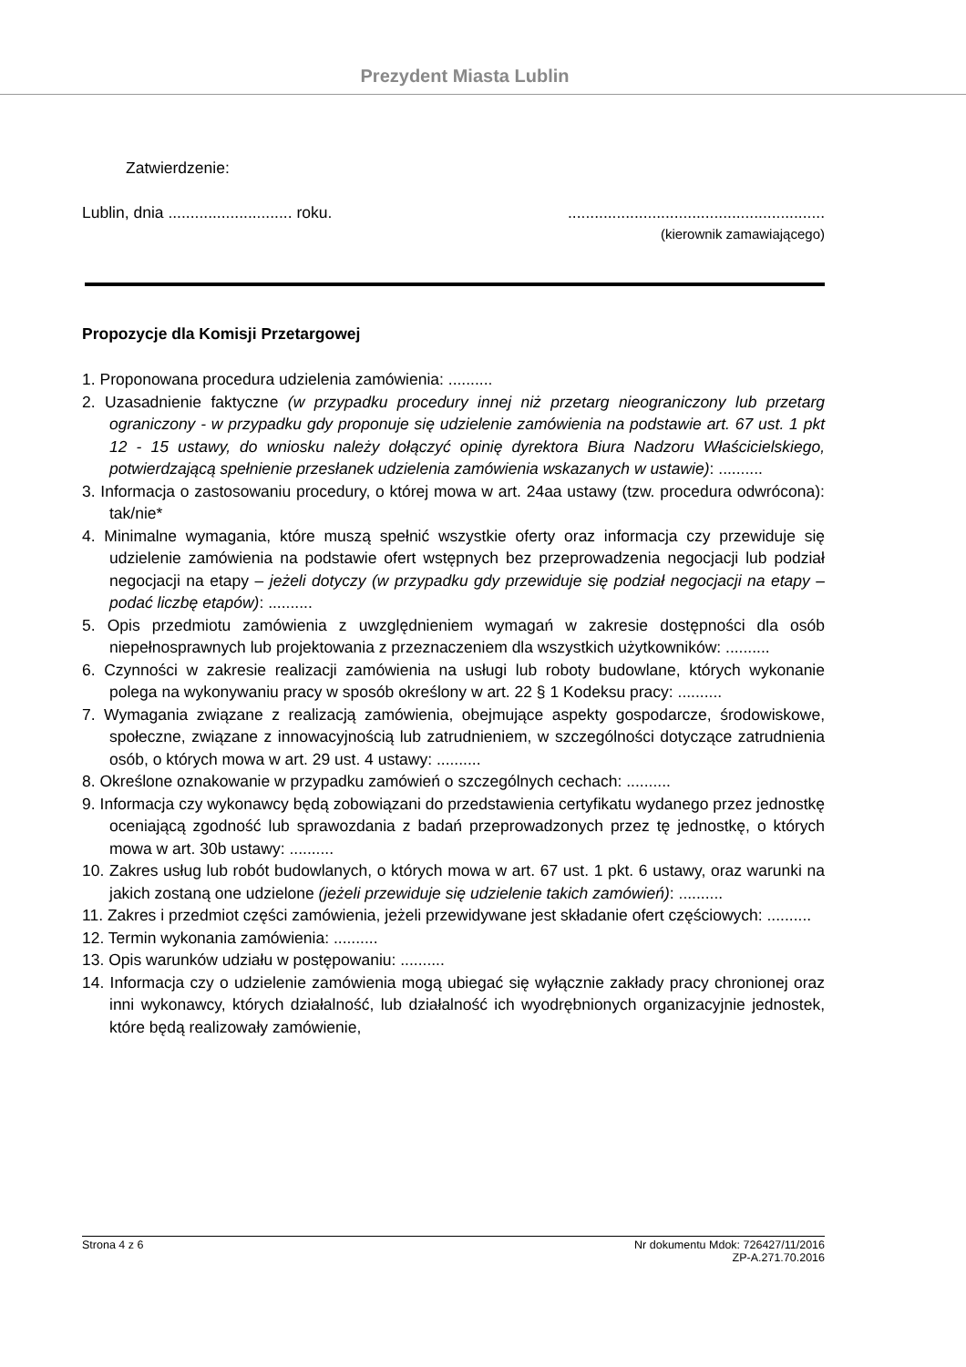Prezydent Miasta Lublin
Zatwierdzenie:
Lublin, dnia ............................ roku...........................................................
(kierownik zamawiającego)
Propozycje dla Komisji Przetargowej
1. Proponowana procedura udzielenia zamówienia: ..........
2. Uzasadnienie faktyczne (w przypadku procedury innej niż przetarg nieograniczony lub przetarg ograniczony - w przypadku gdy proponuje się udzielenie zamówienia na podstawie art. 67 ust. 1 pkt 12 - 15 ustawy, do wniosku należy dołączyć opinię dyrektora Biura Nadzoru Właścicielskiego, potwierdzającą spełnienie przesłanek udzielenia zamówienia wskazanych w ustawie): ..........
3. Informacja o zastosowaniu procedury, o której mowa w art. 24aa ustawy (tzw. procedura odwrócona): tak/nie*
4. Minimalne wymagania, które muszą spełnić wszystkie oferty oraz informacja czy przewiduje się udzielenie zamówienia na podstawie ofert wstępnych bez przeprowadzenia negocjacji lub podział negocjacji na etapy – jeżeli dotyczy (w przypadku gdy przewiduje się podział negocjacji na etapy – podać liczbę etapów): ..........
5. Opis przedmiotu zamówienia z uwzględnieniem wymagań w zakresie dostępności dla osób niepełnosprawnych lub projektowania z przeznaczeniem dla wszystkich użytkowników: ..........
6. Czynności w zakresie realizacji zamówienia na usługi lub roboty budowlane, których wykonanie polega na wykonywaniu pracy w sposób określony w art. 22 § 1 Kodeksu pracy: ..........
7. Wymagania związane z realizacją zamówienia, obejmujące aspekty gospodarcze, środowiskowe, społeczne, związane z innowacyjnością lub zatrudnieniem, w szczególności dotyczące zatrudnienia osób, o których mowa w art. 29 ust. 4 ustawy: ..........
8. Określone oznakowanie w przypadku zamówień o szczególnych cechach: ..........
9. Informacja czy wykonawcy będą zobowiązani do przedstawienia certyfikatu wydanego przez jednostkę oceniającą zgodność lub sprawozdania z badań przeprowadzonych przez tę jednostkę, o których mowa w art. 30b ustawy: ..........
10. Zakres usług lub robót budowlanych, o których mowa w art. 67 ust. 1 pkt. 6 ustawy, oraz warunki na jakich zostaną one udzielone (jeżeli przewiduje się udzielenie takich zamówień): ..........
11. Zakres i przedmiot części zamówienia, jeżeli przewidywane jest składanie ofert częściowych: ..........
12. Termin wykonania zamówienia: ..........
13. Opis warunków udziału w postępowaniu: ..........
14. Informacja czy o udzielenie zamówienia mogą ubiegać się wyłącznie zakłady pracy chronionej oraz inni wykonawcy, których działalność, lub działalność ich wyodrębnionych organizacyjnie jednostek, które będą realizowały zamówienie,
Strona 4 z 6 Nr dokumentu Mdok: 726427/11/2016
ZP-A.271.70.2016